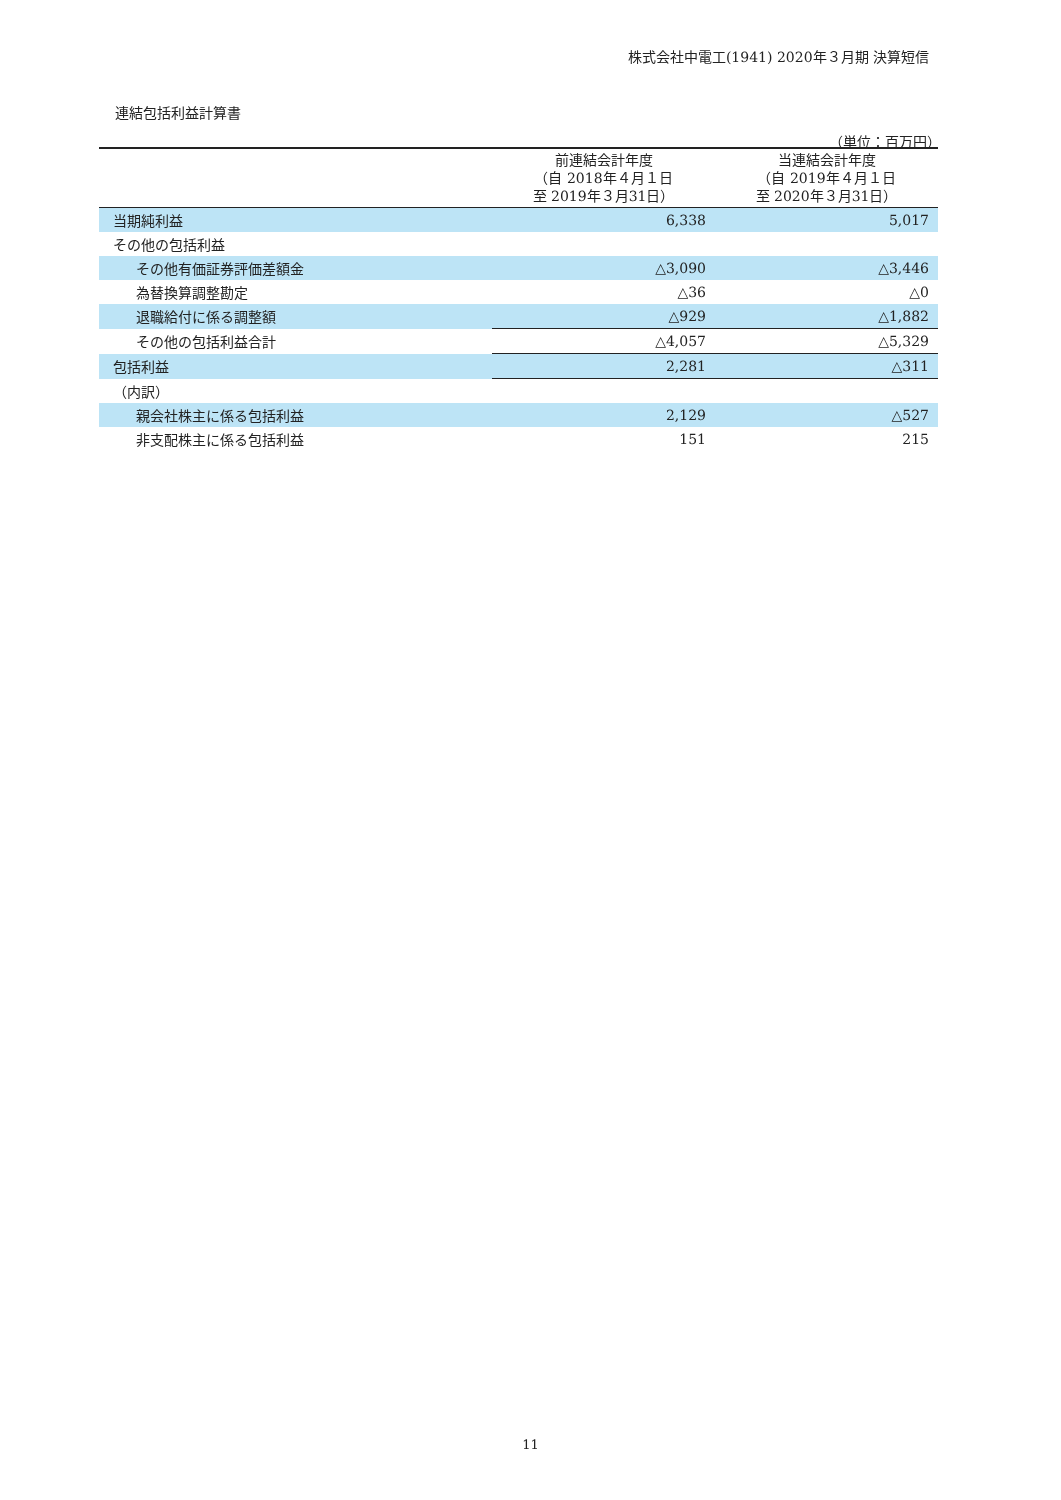株式会社中電工(1941) 2020年３月期 決算短信
連結包括利益計算書
（単位：百万円）
| | 前連結会計年度 （自 2018年４月１日 至 2019年３月31日） | 当連結会計年度 （自 2019年４月１日 至 2020年３月31日） |
| --- | --- | --- |
| 当期純利益 | 6,338 | 5,017 |
| その他の包括利益 | | |
| その他有価証券評価差額金 | △3,090 | △3,446 |
| 為替換算調整勘定 | △36 | △0 |
| 退職給付に係る調整額 | △929 | △1,882 |
| その他の包括利益合計 | △4,057 | △5,329 |
| 包括利益 | 2,281 | △311 |
| （内訳） | | |
| 親会社株主に係る包括利益 | 2,129 | △527 |
| 非支配株主に係る包括利益 | 151 | 215 |
11